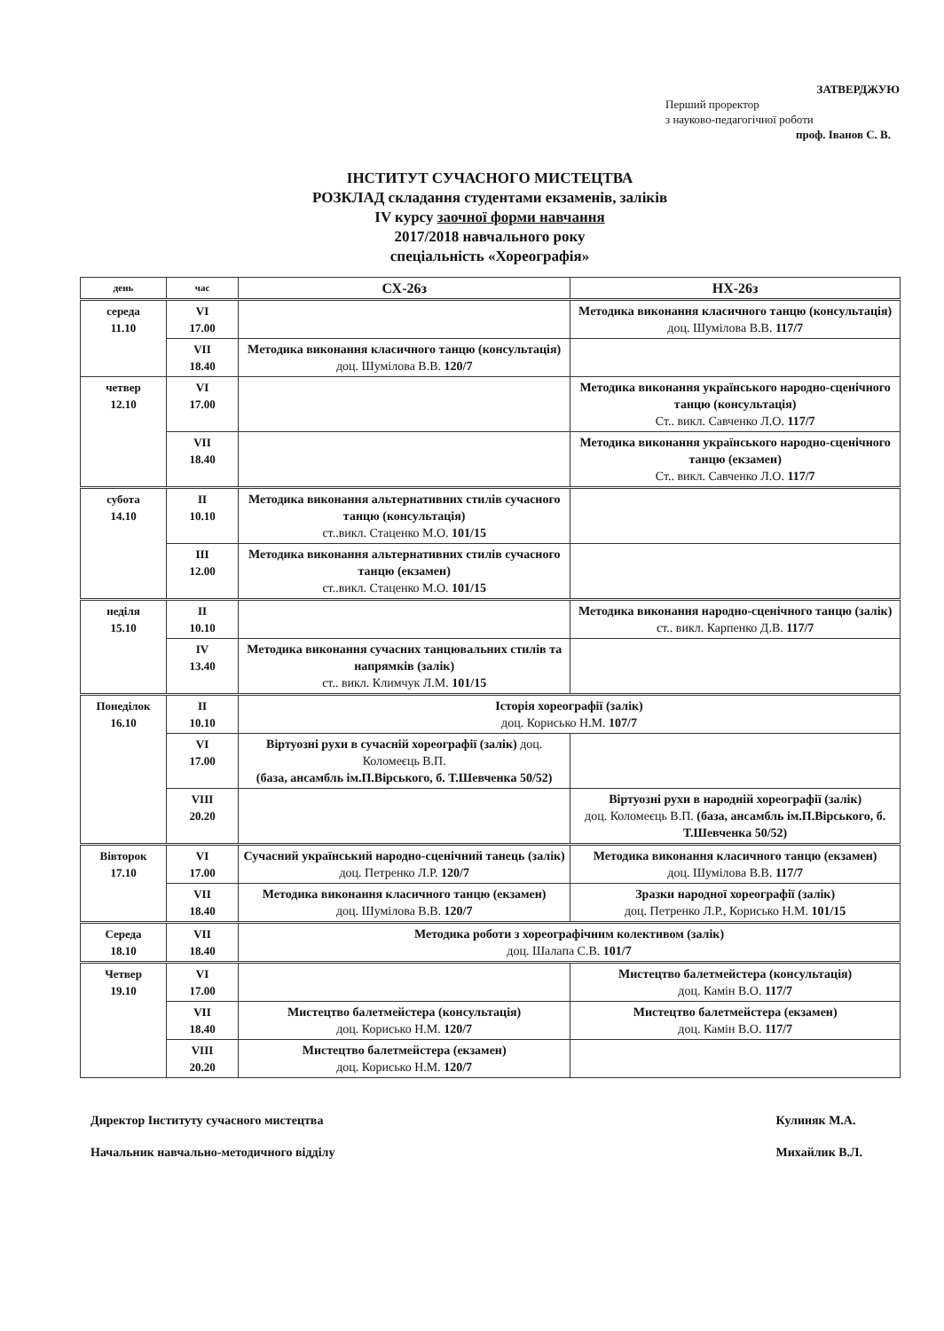ЗАТВЕРДЖУЮ
Перший проректор
з науково-педагогічної роботи
проф. Іванов С. В.
ІНСТИТУТ СУЧАСНОГО МИСТЕЦТВА
РОЗКЛАД складання студентами екзаменів, заліків
IV курсу заочної форми навчання
2017/2018 навчального року
спеціальність «Хореографія»
| день | час | СХ-26з | НХ-26з |
| --- | --- | --- | --- |
| середа 11.10 | VI 17.00 | | Методика виконання класичного танцю (консультація) доц. Шумілова В.В. 117/7 |
| | VII 18.40 | Методика виконання класичного танцю (консультація) доц. Шумілова В.В. 120/7 | |
| четвер 12.10 | VI 17.00 | | Методика виконання українського народно-сценічного танцю (консультація) Ст.. викл. Савченко Л.О. 117/7 |
| | VII 18.40 | | Методика виконання українського народно-сценічного танцю (екзамен) Ст.. викл. Савченко Л.О. 117/7 |
| субота 14.10 | II 10.10 | Методика виконання альтернативних стилів сучасного танцю (консультація) ст..викл. Стаценко М.О. 101/15 | |
| | III 12.00 | Методика виконання альтернативних стилів сучасного танцю (екзамен) ст..викл. Стаценко М.О. 101/15 | |
| неділя 15.10 | II 10.10 | | Методика виконання народно-сценічного танцю (залік) ст.. викл. Карпенко Д.В. 117/7 |
| | IV 13.40 | Методика виконання сучасних танцювальних стилів та напрямків (залік) ст.. викл. Климчук Л.М. 101/15 | |
| Понеділок 16.10 | II 10.10 | Історія хореографії (залік) доц. Корисько Н.М. 107/7 | |
| | VI 17.00 | Віртуозні рухи в сучасній хореографії (залік) доц. Коломеєць В.П. (база, ансамбль ім.П.Вірського, б. Т.Шевченка 50/52) | |
| | VIII 20.20 | | Віртуозні рухи в народній хореографії (залік) доц. Коломеєць В.П. (база, ансамбль ім.П.Вірського, б. Т.Шевченка 50/52) |
| Вівторок 17.10 | VI 17.00 | Сучасний український народно-сценічний танець (залік) доц. Петренко Л.Р. 120/7 | Методика виконання класичного танцю (екзамен) доц. Шумілова В.В. 117/7 |
| | VII 18.40 | Методика виконання класичного танцю (екзамен) доц. Шумілова В.В. 120/7 | Зразки народної хореографії (залік) доц. Петренко Л.Р., Корисько Н.М. 101/15 |
| Середа 18.10 | VII 18.40 | Методика роботи з хореографічним колективом (залік) доц. Шалапа С.В. 101/7 | |
| Четвер 19.10 | VI 17.00 | | Мистецтво балетмейстера (консультація) доц. Камін В.О. 117/7 |
| | VII 18.40 | Мистецтво балетмейстера (консультація) доц. Корисько Н.М. 120/7 | Мистецтво балетмейстера (екзамен) доц. Камін В.О. 117/7 |
| | VIII 20.20 | Мистецтво балетмейстера (екзамен) доц. Корисько Н.М. 120/7 | |
Директор Інституту сучасного мистецтва
Начальник навчально-методичного відділу
Кулиняк М.А.
Михайлик В.Л.